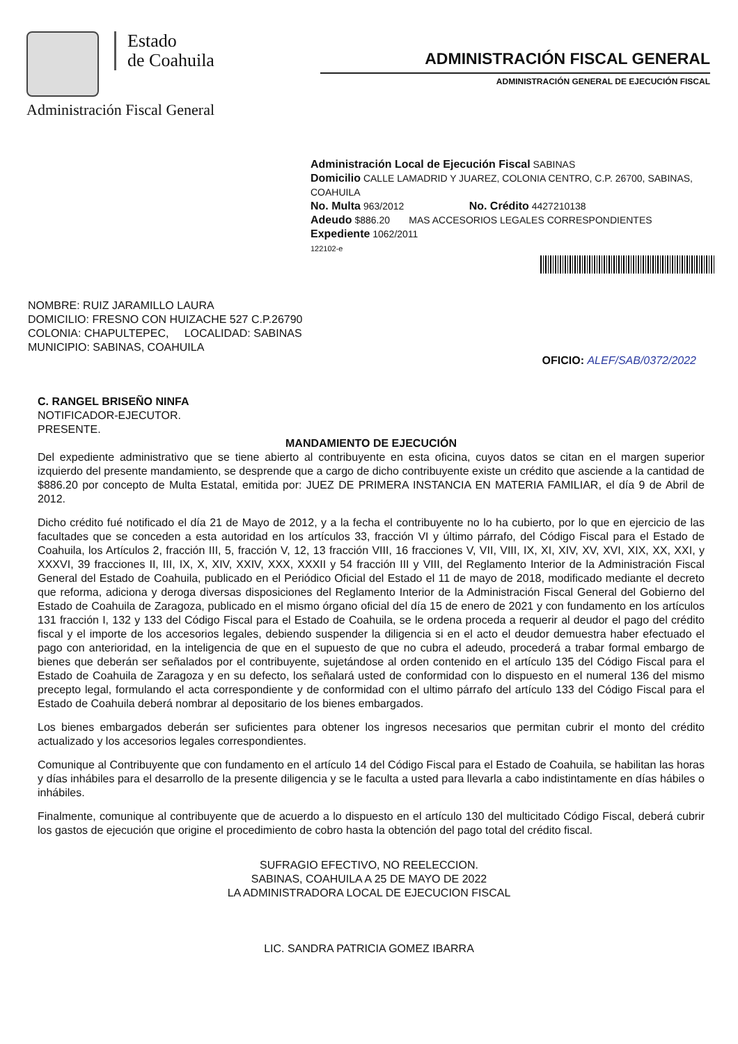Estado
de Coahuila
Administración Fiscal General
ADMINISTRACIÓN FISCAL GENERAL
ADMINISTRACIÓN GENERAL DE EJECUCIÓN FISCAL
Administración Local de Ejecución Fiscal SABINAS
Domicilio CALLE LAMADRID Y JUAREZ, COLONIA CENTRO, C.P. 26700, SABINAS, COAHUILA
No. Multa 963/2012 No. Crédito 4427210138
Adeudo $886.20 MAS ACCESORIOS LEGALES CORRESPONDIENTES
Expediente 1062/2011
122102-e
NOMBRE: RUIZ JARAMILLO LAURA
DOMICILIO: FRESNO CON HUIZACHE 527 C.P.26790
COLONIA: CHAPULTEPEC, LOCALIDAD: SABINAS
MUNICIPIO: SABINAS, COAHUILA
OFICIO: ALEF/SAB/0372/2022
C. RANGEL BRISEÑO NINFA
NOTIFICADOR-EJECUTOR.
PRESENTE.
MANDAMIENTO DE EJECUCIÓN
Del expediente administrativo que se tiene abierto al contribuyente en esta oficina, cuyos datos se citan en el margen superior izquierdo del presente mandamiento, se desprende que a cargo de dicho contribuyente existe un crédito que asciende a la cantidad de $886.20 por concepto de Multa Estatal, emitida por: JUEZ DE PRIMERA INSTANCIA EN MATERIA FAMILIAR, el día 9 de Abril de 2012.
Dicho crédito fué notificado el día 21 de Mayo de 2012, y a la fecha el contribuyente no lo ha cubierto, por lo que en ejercicio de las facultades que se conceden a esta autoridad en los artículos 33, fracción VI y último párrafo, del Código Fiscal para el Estado de Coahuila, los Artículos 2, fracción III, 5, fracción V, 12, 13 fracción VIII, 16 fracciones V, VII, VIII, IX, XI, XIV, XV, XVI, XIX, XX, XXI, y XXXVI, 39 fracciones II, III, IX, X, XIV, XXIV, XXX, XXXII y 54 fracción III y VIII, del Reglamento Interior de la Administración Fiscal General del Estado de Coahuila, publicado en el Periódico Oficial del Estado el 11 de mayo de 2018, modificado mediante el decreto que reforma, adiciona y deroga diversas disposiciones del Reglamento Interior de la Administración Fiscal General del Gobierno del Estado de Coahuila de Zaragoza, publicado en el mismo órgano oficial del día 15 de enero de 2021 y con fundamento en los artículos 131 fracción I, 132 y 133 del Código Fiscal para el Estado de Coahuila, se le ordena proceda a requerir al deudor el pago del crédito fiscal y el importe de los accesorios legales, debiendo suspender la diligencia si en el acto el deudor demuestra haber efectuado el pago con anterioridad, en la inteligencia de que en el supuesto de que no cubra el adeudo, procederá a trabar formal embargo de bienes que deberán ser señalados por el contribuyente, sujetándose al orden contenido en el artículo 135 del Código Fiscal para el Estado de Coahuila de Zaragoza y en su defecto, los señalará usted de conformidad con lo dispuesto en el numeral 136 del mismo precepto legal, formulando el acta correspondiente y de conformidad con el ultimo párrafo del artículo 133 del Código Fiscal para el Estado de Coahuila deberá nombrar al depositario de los bienes embargados.
Los bienes embargados deberán ser suficientes para obtener los ingresos necesarios que permitan cubrir el monto del crédito actualizado y los accesorios legales correspondientes.
Comunique al Contribuyente que con fundamento en el artículo 14 del Código Fiscal para el Estado de Coahuila, se habilitan las horas y días inhábiles para el desarrollo de la presente diligencia y se le faculta a usted para llevarla a cabo indistintamente en días hábiles o inhábiles.
Finalmente, comunique al contribuyente que de acuerdo a lo dispuesto en el artículo 130 del multicitado Código Fiscal, deberá cubrir los gastos de ejecución que origine el procedimiento de cobro hasta la obtención del pago total del crédito fiscal.
SUFRAGIO EFECTIVO, NO REELECCION.
SABINAS, COAHUILA A 25 DE MAYO DE 2022
LA ADMINISTRADORA LOCAL DE EJECUCION FISCAL
LIC. SANDRA PATRICIA GOMEZ IBARRA